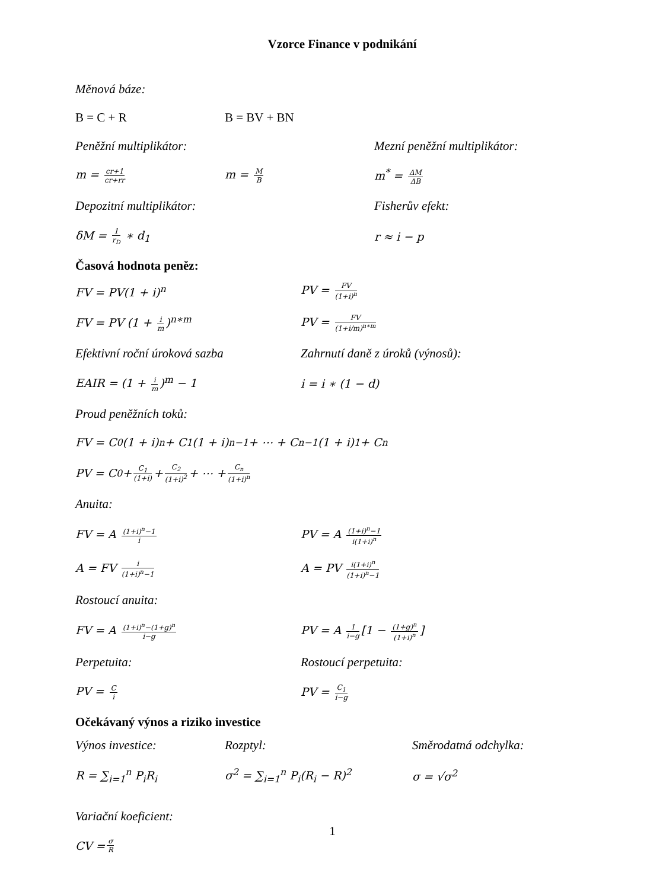Vzorce Finance v podnikání
Měnová báze:
B = C + R B = BV + BN
Peněžní multiplikátor: Mezní peněžní multiplikátor:
m = cr+1 cr+rr
m = M B
m<sup>*</sup> = ΔM ΔB
Depozitní multiplikátor: Fisherův efekt:
δM = 1 r<sub>D</sub> ∗ d<sub>1</sub> r ≈ i − p
Časová hodnota peněz:
FV = PV(1 + i)<sup>n</sup> PV = FV (1+i)<sup>n</sup>
FV = PV (1 + i m)<sup>n∗m</sup> PV = FV (1+i/m)<sup>n∗m</sup>
Efektivní roční úroková sazba
Zahrnutí daně z úroků (výnosů):
EAIR = (1 + i m)<sup>m</sup> − 1 i = i ∗ (1 − d)
Proud peněžních toků:
FV = C<sub>0</sub>(1 + i)<sup>n</sup> + C<sub>1</sub>(1 + i)<sup>n−1</sup> + ⋯ + C<sub>n−1</sub>(1 + i)<sup>1</sup> + C<sub>n</sub>
PV = C<sub>0</sub> + C<sub>1</sub> (1+i) + C<sub>2</sub> (1+i)<sup>2</sup> + ⋯ + C<sub>n</sub> (1+i)<sup>n</sup>
Anuita:
FV = A (1+i)<sup>n</sup>−1 i
PV = A (1+i)<sup>n</sup>−1 i(1+i)<sup>n</sup>
A = FV i (1+i)<sup>n</sup>−1
A = PV i(1+i)<sup>n</sup> (1+i)<sup>n</sup>−1
Rostoucí anuita:
FV = A (1+i)<sup>n</sup>−(1+g)<sup>n</sup> i−g
PV = A 1 i−g [1 − (1+g)<sup>n</sup> (1+i)<sup>n</sup>]
Perpetuita: Rostoucí perpetuita:
PV = C i
PV = C<sub>1</sub> i−g
Očekávaný výnos a riziko investice
Výnos investice: Rozptyl: Směrodatná odchylka:
R = ∑<sub>i=1</sub><sup>n</sup> P<sub>i</sub>R<sub>i</sub> σ<sup>2</sup> = ∑<sub>i=1</sub><sup>n</sup> P<sub>i</sub>(R<sub>i</sub> − R)<sup>2</sup> σ = √σ<sup>2</sup>
Variační koeficient:
CV = σ R
1